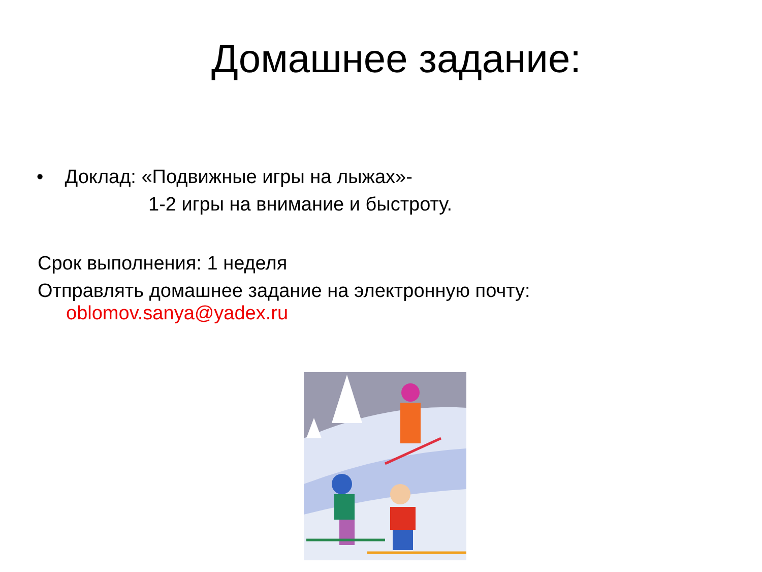Домашнее задание:
• Доклад: «Подвижные игры на лыжах»-
1-2 игры на внимание и быстроту.
Срок выполнения: 1 неделя
Отправлять домашнее задание на электронную почту:
oblomov.sanya@yadex.ru